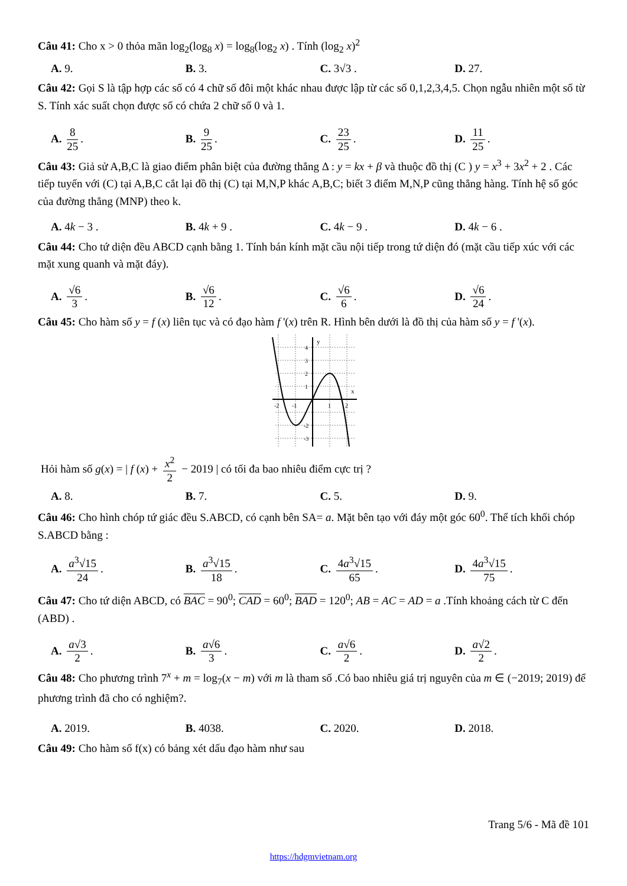Câu 41: Cho x > 0 thỏa mãn log<sub>2</sub>(log<sub>8</sub> x) = log<sub>8</sub>(log<sub>2</sub> x) . Tính (log<sub>2</sub> x)<sup>2</sup>
A. 9. B. 3. C. 3√3 . D. 27.
Câu 42: Gọi S là tập hợp các số có 4 chữ số đôi một khác nhau được lập từ các số 0,1,2,3,4,5. Chọn ngẫu nhiên một số từ S. Tính xác suất chọn được số có chứa 2 chữ số 0 và 1.
A. 8 25. B. 9 25. C. 23 25. D. 11 25.
Câu 43: Giả sử A,B,C là giao điểm phân biệt của đường thẳng Δ : y = kx + β và thuộc đồ thị (C ) y = x<sup>3</sup> + 3x<sup>2</sup> + 2 . Các tiếp tuyến với (C) tại A,B,C cắt lại đồ thị (C) tại M,N,P khác A,B,C; biết 3 điểm M,N,P cũng thẳng hàng. Tính hệ số góc của đường thẳng (MNP) theo k.
A. 4k − 3 . B. 4k + 9 . C. 4k − 9 . D. 4k − 6 .
Câu 44: Cho tứ diện đều ABCD cạnh bằng 1. Tính bán kính mặt cầu nội tiếp trong tứ diện đó (mặt cầu tiếp xúc với các mặt xung quanh và mặt đáy).
A. √6 3. B. √6 12. C. √6 6. D. √6 24.
Câu 45: Cho hàm số y = f (x) liên tục và có đạo hàm f '(x) trên R. Hình bên dưới là đồ thị của hàm số y = f '(x).
y
x
-2
-1
1
2
4
3
2
1
-2
-3
Hỏi hàm số g(x) = | f (x) + x<sup>2</sup> 2 − 2019 | có tối đa bao nhiêu điểm cực trị ?
A. 8. B. 7. C. 5. D. 9.
Câu 46: Cho hình chóp tứ giác đều S.ABCD, có cạnh bên SA= a. Mặt bên tạo với đáy một góc 60<sup>0</sup>. Thể tích khối chóp S.ABCD bằng :
A. a<sup>3</sup>√15 24. B. a<sup>3</sup>√15 18. C. 4a<sup>3</sup>√15 65. D. 4a<sup>3</sup>√15 75.
Câu 47: Cho tứ diện ABCD, có BAC = 90<sup>0</sup>; CAD = 60<sup>0</sup>; BAD = 120<sup>0</sup>; AB = AC = AD = a .Tính khoảng cách từ C đến (ABD) .
A. a√3 2. B. a√6 3. C. a√6 2. D. a√2 2.
Câu 48: Cho phương trình 7<sup>x</sup> + m = log<sub>7</sub>(x − m) với m là tham số .Có bao nhiêu giá trị nguyên của m ∈ (−2019; 2019) để phương trình đã cho có nghiệm?.
A. 2019. B. 4038. C. 2020. D. 2018.
Câu 49: Cho hàm số f(x) có bảng xét dấu đạo hàm như sau
Trang 5/6 - Mã đề 101
https://hdgmvietnam.org